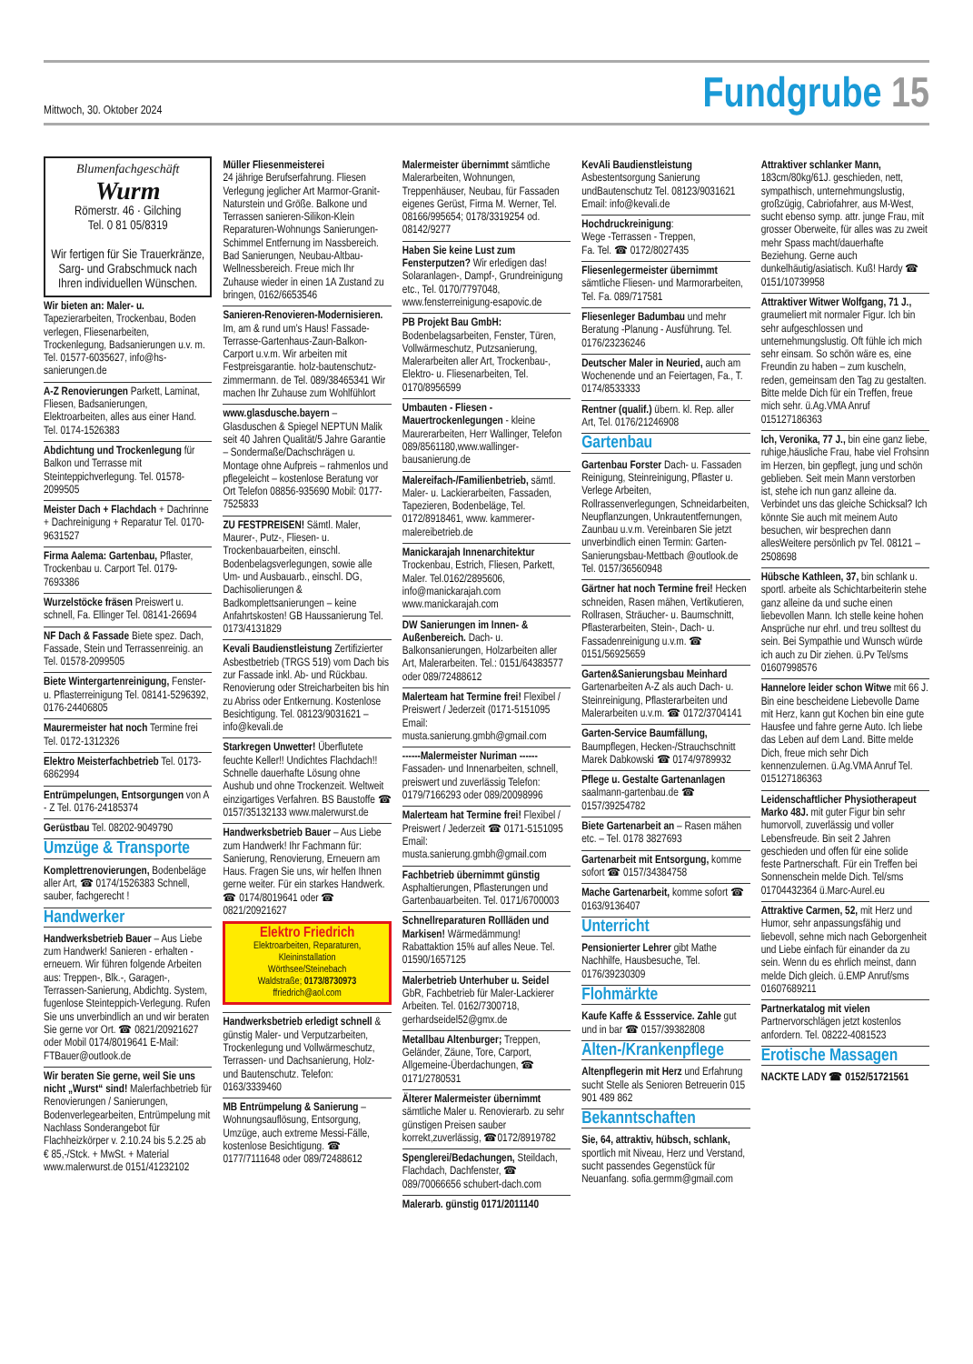Mittwoch, 30. Oktober 2024
Fundgrube 15
Blumenfachgeschäft
Wurm
Römerstr. 46 · Gilching
Tel. 0 81 05/8319
Wir fertigen für Sie Trauerkränze, Sarg- und Grabschmuck nach Ihren individuellen Wünschen.
Wir bieten an: Maler- u. Tapezierarbeiten, Trockenbau, Boden verlegen, Fliesenarbeiten, Trockenlegung, Badsanierungen u.v. m. Tel. 01577-6035627, info@hs-sanierungen.de
A-Z Renovierungen Parkett, Laminat, Fliesen, Badsanierungen, Elektroarbeiten, alles aus einer Hand. Tel. 0174-1526383
Abdichtung und Trockenlegung für Balkon und Terrasse mit Steinteppichverlegung. Tel. 01578-2099505
Meister Dach + Flachdach + Dachrinne + Dachreinigung + Reparatur Tel. 0170-9631527
Firma Aalema: Gartenbau, Pflaster, Trockenbau u. Carport Tel. 0179-7693386
Wurzelstöcke fräsen Preiswert u. schnell, Fa. Ellinger Tel. 08141-26694
NF Dach & Fassade Biete spez. Dach, Fassade, Stein und Terrassenreinig. an Tel. 01578-2099505
Biete Wintergartenreinigung, Fenster- u. Pflasterreinigung Tel. 08141-5296392, 0176-24406805
Maurermeister hat noch Termine frei Tel. 0172-1312326
Elektro Meisterfachbetrieb Tel. 0173-6862994
Entrümpelungen, Entsorgungen von A - Z Tel. 0176-24185374
Gerüstbau Tel. 08202-9049790
Umzüge & Transporte
Komplettrenovierungen, Bodenbeläge aller Art, ☎ 0174/1526383 Schnell, sauber, fachgerecht !
Handwerker
Handwerksbetrieb Bauer – Aus Liebe zum Handwerk! Sanieren - erhalten - erneuern. Wir führen folgende Arbeiten aus: Treppen-, Blk.-, Garagen-, Terrassen-Sanierung, Abdichtg. System, fugenlose Steinteppich-Verlegung. Rufen Sie uns unverbindlich an und wir beraten Sie gerne vor Ort. ☎ 0821/20921627 oder Mobil 0174/8019641 E-Mail: FTBauer@outlook.de
Wir beraten Sie gerne, weil Sie uns nicht „Wurst“ sind! Malerfachbetrieb für Renovierungen / Sanierungen, Bodenverlegearbeiten, Entrümpelung mit Nachlass Sonderangebot für Flachheizkörper v. 2.10.24 bis 5.2.25 ab € 85,-/Stck. + MwSt. + Material www.malerwurst.de 0151/41232102
Müller Fliesenmeisterei
24 jährige Berufserfahrung. Fliesen Verlegung jeglicher Art Marmor-Granit-Naturstein und Größe. Balkone und Terrassen sanieren-Silikon-Klein Reparaturen-Wohnungs Sanierungen-Schimmel Entfernung im Nassbereich. Bad Sanierungen, Neubau-Altbau-Wellnessbereich. Freue mich Ihr Zuhause wieder in einen 1A Zustand zu bringen, 0162/6653546
Sanieren-Renovieren-Modernisieren. Im, am & rund um’s Haus! Fassade-Terrasse-Gartenhaus-Zaun-Balkon-Carport u.v.m. Wir arbeiten mit Festpreisgarantie. holz-bautenschutz-zimmermann. de Tel. 089/38465341 Wir machen Ihr Zuhause zum Wohlfühlort
www.glasdusche.bayern – Glasduschen & Spiegel NEPTUN Malik seit 40 Jahren Qualität/5 Jahre Garantie – Sondermaße/Dachschrägen u. Montage ohne Aufpreis – rahmenlos und pflegeleicht – kostenlose Beratung vor Ort Telefon 08856-935690 Mobil: 0177-7525833
ZU FESTPREISEN! Sämtl. Maler, Maurer-, Putz-, Fliesen- u. Trockenbauarbeiten, einschl. Bodenbelagsverlegungen, sowie alle Um- und Ausbauarb., einschl. DG, Dachisolierungen & Badkomplettsanierungen – keine Anfahrtskosten! GB Haussanierung Tel. 0173/4131829
Kevali Baudienstleistung Zertifizierter Asbestbetrieb (TRGS 519) vom Dach bis zur Fassade inkl. Ab- und Rückbau. Renovierung oder Streicharbeiten bis hin zu Abriss oder Entkernung. Kostenlose Besichtigung. Tel. 08123/9031621 – info@kevali.de
Starkregen Unwetter! Überflutete feuchte Keller!! Undichtes Flachdach!! Schnelle dauerhafte Lösung ohne Aushub und ohne Trockenzeit. Weltweit einzigartiges Verfahren. BS Baustoffe ☎ 0157/35132133 www.malerwurst.de
Handwerksbetrieb Bauer – Aus Liebe zum Handwerk! Ihr Fachmann für: Sanierung, Renovierung, Erneuern am Haus. Fragen Sie uns, wir helfen Ihnen gerne weiter. Für ein starkes Handwerk. ☎ 0174/8019641 oder ☎ 0821/20921627
Elektro Friedrich
Elektroarbeiten, Reparaturen, Kleininstallation
Wörthsee/Steinebach
Waldstraße; 0173/8730973
ffriedrich@aol.com
Handwerksbetrieb erledigt schnell & günstig Maler- und Verputzarbeiten, Trockenlegung und Vollwärmeschutz, Terrassen- und Dachsanierung, Holz- und Bautenschutz. Telefon: 0163/3339460
MB Entrümpelung & Sanierung – Wohnungsauflösung, Entsorgung, Umzüge, auch extreme Messi-Fälle, kostenlose Besichtigung. ☎ 0177/7111648 oder 089/72488612
Malermeister übernimmt sämtliche Malerarbeiten, Wohnungen, Treppenhäuser, Neubau, für Fassaden eigenes Gerüst, Firma M. Werner, Tel. 08166/995654; 0178/3319254 od. 08142/9277
Haben Sie keine Lust zum Fensterputzen? Wir erledigen das! Solaranlagen-, Dampf-, Grundreinigung etc., Tel. 0170/7797048, www.fensterreinigung-esapovic.de
PB Projekt Bau GmbH: Bodenbelagsarbeiten, Fenster, Türen, Vollwärmeschutz, Putzsanierung, Malerarbeiten aller Art, Trockenbau-, Elektro- u. Fliesenarbeiten, Tel. 0170/8956599
Umbauten - Fliesen - Mauertrockenlegungen - kleine Maurerarbeiten, Herr Wallinger, Telefon 089/8561180,www.wallinger-bausanierung.de
Malereifach-/Familienbetrieb, sämtl. Maler- u. Lackierarbeiten, Fassaden, Tapezieren, Bodenbeläge, Tel. 0172/8918461, www. kammerer-malereibetrieb.de
Manickarajah Innenarchitektur Trockenbau, Estrich, Fliesen, Parkett, Maler. Tel.0162/2895606, info@manickarajah.com www.manickarajah.com
DW Sanierungen im Innen- & Außenbereich. Dach- u. Balkonsanierungen, Holzarbeiten aller Art, Malerarbeiten. Tel.: 0151/64383577 oder 089/72488612
Malerteam hat Termine frei! Flexibel / Preiswert / Jederzeit (0171-5151095 Email: musta.sanierung.gmbh@gmail.com
------Malermeister Nuriman ------ Fassaden- und Innenarbeiten, schnell, preiswert und zuverlässig Telefon: 0179/7166293 oder 089/20098996
Malerteam hat Termine frei! Flexibel / Preiswert / Jederzeit ☎ 0171-5151095 Email: musta.sanierung.gmbh@gmail.com
Fachbetrieb übernimmt günstig Asphaltierungen, Pflasterungen und Gartenbauarbeiten. Tel. 0171/6700003
Schnellreparaturen Rollläden und Markisen! Wärmedämmung! Rabattaktion 15% auf alles Neue. Tel. 01590/1657125
Malerbetrieb Unterhuber u. Seidel GbR, Fachbetrieb für Maler-Lackierer Arbeiten. Tel. 0162/7300718, gerhardseidel52@gmx.de
Metallbau Altenburger; Treppen, Geländer, Zäune, Tore, Carport, Allgemeine-Überdachungen, ☎ 0171/2780531
Älterer Malermeister übernimmt sämtliche Maler u. Renovierarb. zu sehr günstigen Preisen sauber korrekt,zuverlässig, ☎0172/8919782
Spenglerei/Bedachungen, Steildach, Flachdach, Dachfenster, ☎ 089/70066656 schubert-dach.com
Malerarb. günstig 0171/2011140
KevAli Baudienstleistung Asbestentsorgung Sanierung undBautenschutz Tel. 08123/9031621 Email: info@kevali.de
Hochdruckreinigung:
Wege -Terrassen - Treppen,
Fa. Tel. ☎ 0172/8027435
Fliesenlegermeister übernimmt sämtliche Fliesen- und Marmorarbeiten, Tel. Fa. 089/717581
Fliesenleger Badumbau und mehr Beratung -Planung - Ausführung. Tel. 0176/23236246
Deutscher Maler in Neuried, auch am Wochenende und an Feiertagen, Fa., T. 0174/8533333
Rentner (qualif.) übern. kl. Rep. aller Art, Tel. 0176/21246908
Gartenbau
Gartenbau Forster Dach- u. Fassaden Reinigung, Steinreinigung, Pflaster u. Verlege Arbeiten, Rollrassenverlegungen, Schneidarbeiten, Neupflanzungen, Unkrautentfernungen, Zaunbau u.v.m. Vereinbaren Sie jetzt unverbindlich einen Termin: Garten-Sanierungsbau-Mettbach @outlook.de Tel. 0157/36560948
Gärtner hat noch Termine frei! Hecken schneiden, Rasen mähen, Vertikutieren, Rollrasen, Sträucher- u. Baumschnitt, Pflasterarbeiten, Stein-, Dach- u. Fassadenreinigung u.v.m. ☎ 0151/56925659
Garten&Sanierungsbau Meinhard Gartenarbeiten A-Z als auch Dach- u. Steinreinigung, Pflasterarbeiten und Malerarbeiten u.v.m. ☎ 0172/3704141
Garten-Service Baumfällung, Baumpflegen, Hecken-/Strauchschnitt Marek Dabkowski ☎ 0174/9789932
Pflege u. Gestalte Gartenanlagen saalmann-gartenbau.de ☎ 0157/39254782
Biete Gartenarbeit an – Rasen mähen etc. – Tel. 0178 3827693
Gartenarbeit mit Entsorgung, komme sofort ☎ 0157/34384758
Mache Gartenarbeit, komme sofort ☎ 0163/9136407
Unterricht
Pensionierter Lehrer gibt Mathe Nachhilfe, Hausbesuche, Tel. 0176/39230309
Flohmärkte
Kaufe Kaffe & Essservice. Zahle gut und in bar ☎ 0157/39382808
Alten-/Krankenpflege
Altenpflegerin mit Herz und Erfahrung sucht Stelle als Senioren Betreuerin 015 901 489 862
Bekanntschaften
Sie, 64, attraktiv, hübsch, schlank, sportlich mit Niveau, Herz und Verstand, sucht passendes Gegenstück für Neuanfang. sofia.germm@gmail.com
Attraktiver schlanker Mann, 183cm/80kg/61J. geschieden, nett, sympathisch, unternehmungslustig, großzügig, Cabriofahrer, aus M-West, sucht ebenso symp. attr. junge Frau, mit grosser Oberweite, für alles was zu zweit mehr Spass macht/dauerhafte Beziehung. Gerne auch dunkelhäutig/asiatisch. Kuß! Hardy ☎ 0151/10739958
Attraktiver Witwer Wolfgang, 71 J., graumeliert mit normaler Figur. Ich bin sehr aufgeschlossen und unternehmungslustig. Oft fühle ich mich sehr einsam. So schön wäre es, eine Freundin zu haben – zum kuscheln, reden, gemeinsam den Tag zu gestalten. Bitte melde Dich für ein Treffen, freue mich sehr. ü.Ag.VMA Anruf 015127186363
Ich, Veronika, 77 J., bin eine ganz liebe, ruhige,häusliche Frau, habe viel Frohsinn im Herzen, bin gepflegt, jung und schön geblieben. Seit mein Mann verstorben ist, stehe ich nun ganz alleine da. Verbindet uns das gleiche Schicksal? Ich könnte Sie auch mit meinem Auto besuchen, wir besprechen dann allesWeitere persönlich pv Tel. 08121 – 2508698
Hübsche Kathleen, 37, bin schlank u. sportl. arbeite als Schichtarbeiterin stehe ganz alleine da und suche einen liebevollen Mann. Ich stelle keine hohen Ansprüche nur ehrl. und treu solltest du sein. Bei Sympathie und Wunsch würde ich auch zu Dir ziehen. ü.Pv Tel/sms 01607998576
Hannelore leider schon Witwe mit 66 J. Bin eine bescheidene Liebevolle Dame mit Herz, kann gut Kochen bin eine gute Hausfee und fahre gerne Auto. Ich liebe das Leben auf dem Land. Bitte melde Dich, freue mich sehr Dich kennenzulernen. ü.Ag.VMA Anruf Tel. 015127186363
Leidenschaftlicher Physiotherapeut Marko 48J. mit guter Figur bin sehr humorvoll, zuverlässig und voller Lebensfreude. Bin seit 2 Jahren geschieden und offen für eine solide feste Partnerschaft. Für ein Treffen bei Sonnenschein melde Dich. Tel/sms 01704432364 ü.Marc-Aurel.eu
Attraktive Carmen, 52, mit Herz und Humor, sehr anpassungsfähig und liebevoll, sehne mich nach Geborgenheit und Liebe einfach für einander da zu sein. Wenn du es ehrlich meinst, dann melde Dich gleich. ü.EMP Anruf/sms 01607689211
Partnerkatalog mit vielen Partnervorschlägen jetzt kostenlos anfordern. Tel. 08222-4081523
Erotische Massagen
NACKTE LADY ☎ 0152/51721561